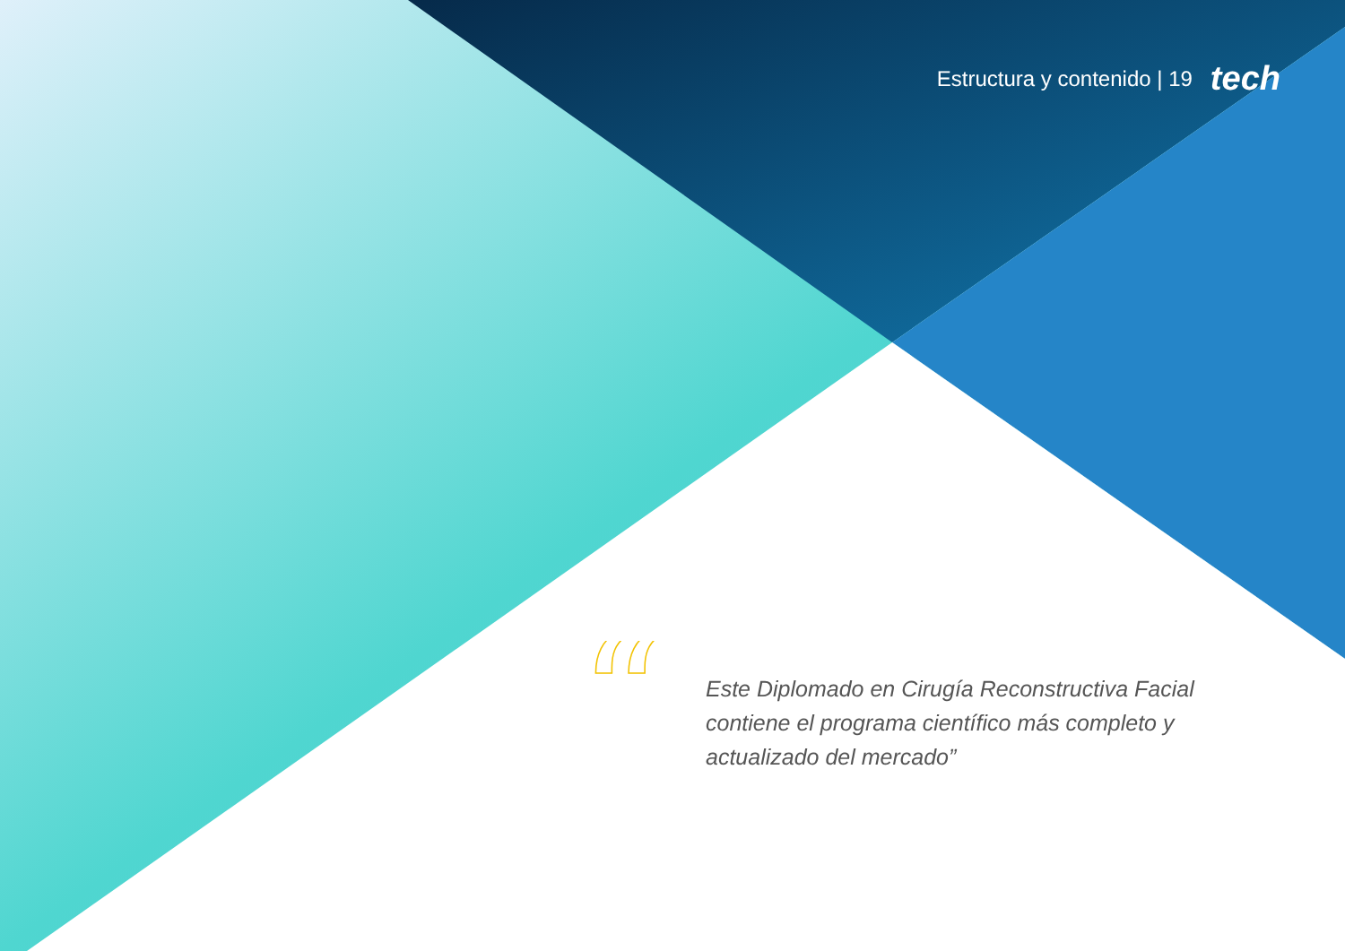Estructura y contenido | 19 tech
“
Este Diplomado en Cirugía Reconstructiva Facial contiene el programa científico más completo y actualizado del mercado”